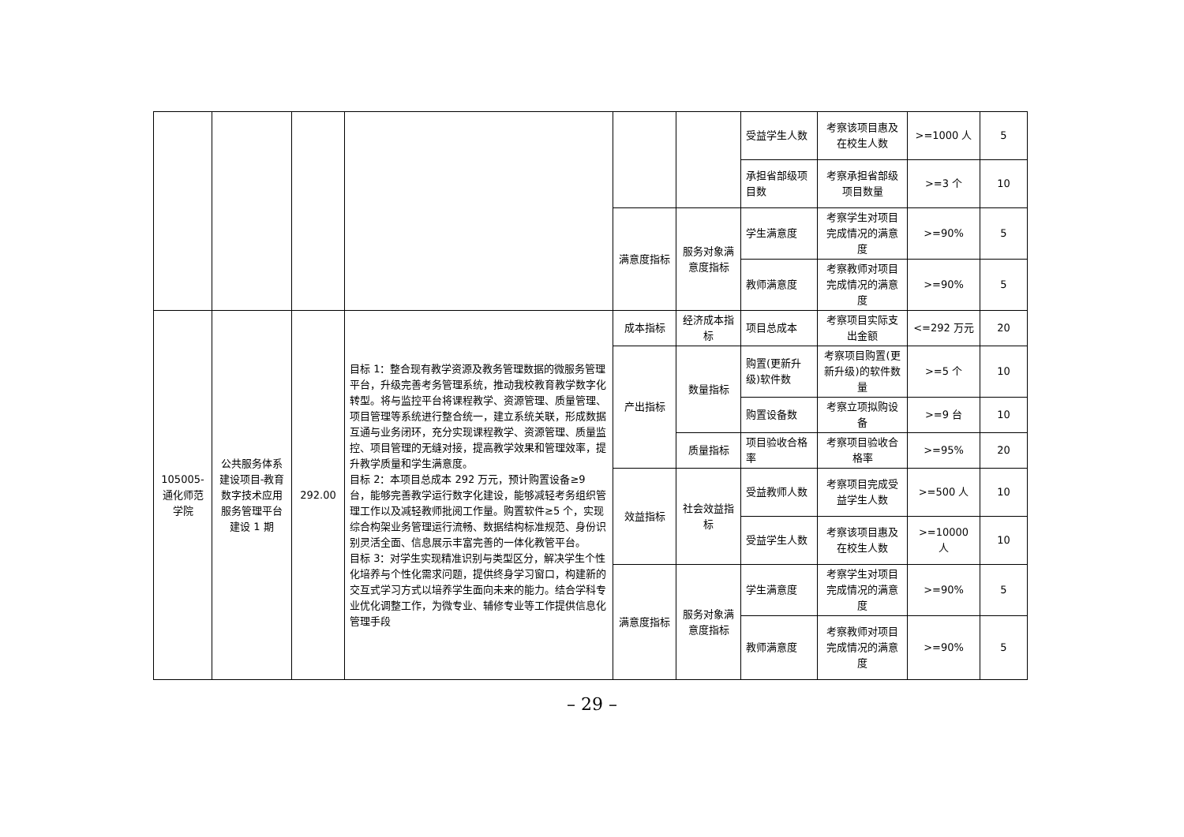| | | | | | | 受益学生人数 | 考察该项目惠及在校生人数 | >=1000 人 | 5 |
| | | | | | | 承担省部级项目数 | 考察承担省部级项目数量 | >=3 个 | 10 |
| | | | | 满意度指标 | 服务对象满意度指标 | 学生满意度 | 考察学生对项目完成情况的满意度 | >=90% | 5 |
| | | | | | | 教师满意度 | 考察教师对项目完成情况的满意度 | >=90% | 5 |
| 105005-通化师范学院 | 公共服务体系建设项目-教育数字技术应用服务管理平台建设 1 期 | 292.00 | 目标 1：整合现有教学资源及教务管理数据的微服务管理平台，升级完善考务管理系统，推动我校教育教学数字化转型。将与监控平台将课程教学、资源管理、质量管理、项目管理等系统进行整合统一，建立系统关联，形成数据互通与业务闭环，充分实现课程教学、资源管理、质量监控、项目管理的无缝对接，提高教学效果和管理效率，提升教学质量和学生满意度。 目标 2：本项目总成本 292 万元，预计购置设备≥9 台，能够完善教学运行数字化建设，能够减轻考务组织管理工作以及减轻教师批阅工作量。购置软件≥5 个，实现综合构架业务管理运行流畅、数据结构标准规范、身份识别灵活全面、信息展示丰富完善的一体化教管平台。 目标 3：对学生实现精准识别与类型区分，解决学生个性化培养与个性化需求问题，提供终身学习窗口，构建新的交互式学习方式以培养学生面向未来的能力。结合学科专业优化调整工作，为微专业、辅修专业等工作提供信息化管理手段 | 成本指标 | 经济成本指标 | 项目总成本 | 考察项目实际支出金额 | <=292 万元 | 20 |
| | | | | 产出指标 | 数量指标 | 购置(更新升级)软件数 | 考察项目购置(更新升级)的软件数量 | >=5 个 | 10 |
| | | | | | | 购置设备数 | 考察立项拟购设备 | >=9 台 | 10 |
| | | | | | 质量指标 | 项目验收合格率 | 考察项目验收合格率 | >=95% | 20 |
| | | | | 效益指标 | 社会效益指标 | 受益教师人数 | 考察项目完成受益学生人数 | >=500 人 | 10 |
| | | | | | | 受益学生人数 | 考察该项目惠及在校生人数 | >=10000 人 | 10 |
| | | | | 满意度指标 | 服务对象满意度指标 | 学生满意度 | 考察学生对项目完成情况的满意度 | >=90% | 5 |
| | | | | | | 教师满意度 | 考察教师对项目完成情况的满意度 | >=90% | 5 |
– 29 –